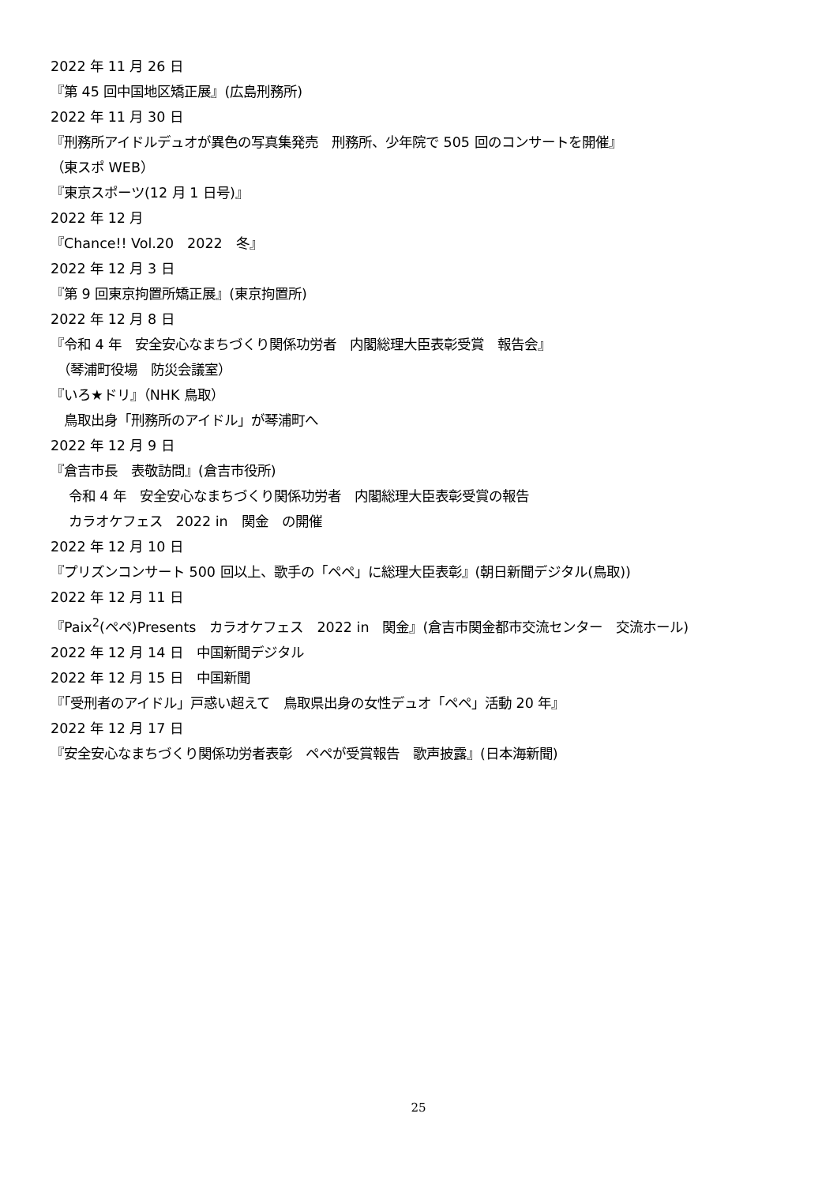2022 年 11 月 26 日
『第 45 回中国地区矯正展』(広島刑務所)
2022 年 11 月 30 日
『刑務所アイドルデュオが異色の写真集発売　刑務所、少年院で 505 回のコンサートを開催』
（東スポ WEB）
『東京スポーツ(12 月 1 日号)』
2022 年 12 月
『Chance!! Vol.20　2022　冬』
2022 年 12 月 3 日
『第 9 回東京拘置所矯正展』(東京拘置所)
2022 年 12 月 8 日
『令和 4 年　安全安心なまちづくり関係功労者　内閣総理大臣表彰受賞　報告会』
　（琴浦町役場　防災会議室）
『いろ★ドリ』（NHK 鳥取）
　鳥取出身「刑務所のアイドル」が琴浦町へ
2022 年 12 月 9 日
『倉吉市長　表敬訪問』(倉吉市役所)
　 令和 4 年　安全安心なまちづくり関係功労者　内閣総理大臣表彰受賞の報告
　 カラオケフェス　2022 in　関金　の開催
2022 年 12 月 10 日
『プリズンコンサート 500 回以上、歌手の「ペペ」に総理大臣表彰』(朝日新聞デジタル(鳥取))
2022 年 12 月 11 日
『Paix<sup>2</sup>(ペペ)Presents　カラオケフェス　2022 in　関金』(倉吉市関金都市交流センター　交流ホール)
2022 年 12 月 14 日　中国新聞デジタル
2022 年 12 月 15 日　中国新聞
『「受刑者のアイドル」戸惑い超えて　鳥取県出身の女性デュオ「ペペ」活動 20 年』
2022 年 12 月 17 日
『安全安心なまちづくり関係功労者表彰　ペペが受賞報告　歌声披露』(日本海新聞)
25